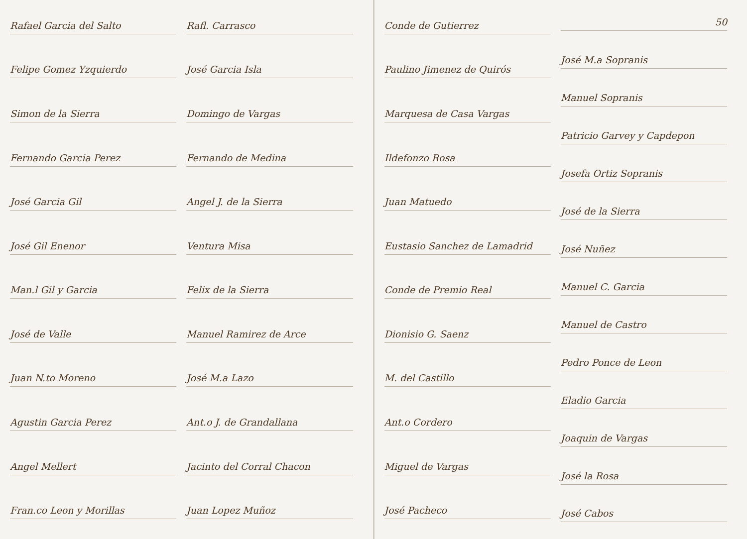Rafael Garcia del Salto
Felipe Gomez Yzquierdo
Simon de la Sierra
Fernando Garcia Perez
José Garcia Gil
José Gil Enenor
Man.l Gil y Garcia
José de Valle
Juan N.to Moreno
Agustin Garcia Perez
Angel Mellert
Fran.co Leon y Morillas
Rafl. Carrasco
José Garcia Isla
Domingo de Vargas
Fernando de Medina
Angel J. de la Sierra
Ventura Misa
Felix de la Sierra
Manuel Ramirez de Arce
José M.a Lazo
Ant.o J. de Grandallana
Jacinto del Corral Chacon
Juan Lopez Muñoz
Conde de Gutierrez
Paulino Jimenez de Quirós
Marquesa de Casa Vargas
Ildefonzo Rosa
Juan Matuedo
Eustasio Sanchez de Lamadrid
Conde de Premio Real
Dionisio G. Saenz
M. del Castillo
Ant.o Cordero
Miguel de Vargas
José Pacheco
50
José M.a Sopranis
Manuel Sopranis
Patricio Garvey y Capdepon
Josefa Ortiz Sopranis
José de la Sierra
José Nuñez
Manuel C. Garcia
Manuel de Castro
Pedro Ponce de Leon
Eladio Garcia
Joaquin de Vargas
José la Rosa
José Cabos